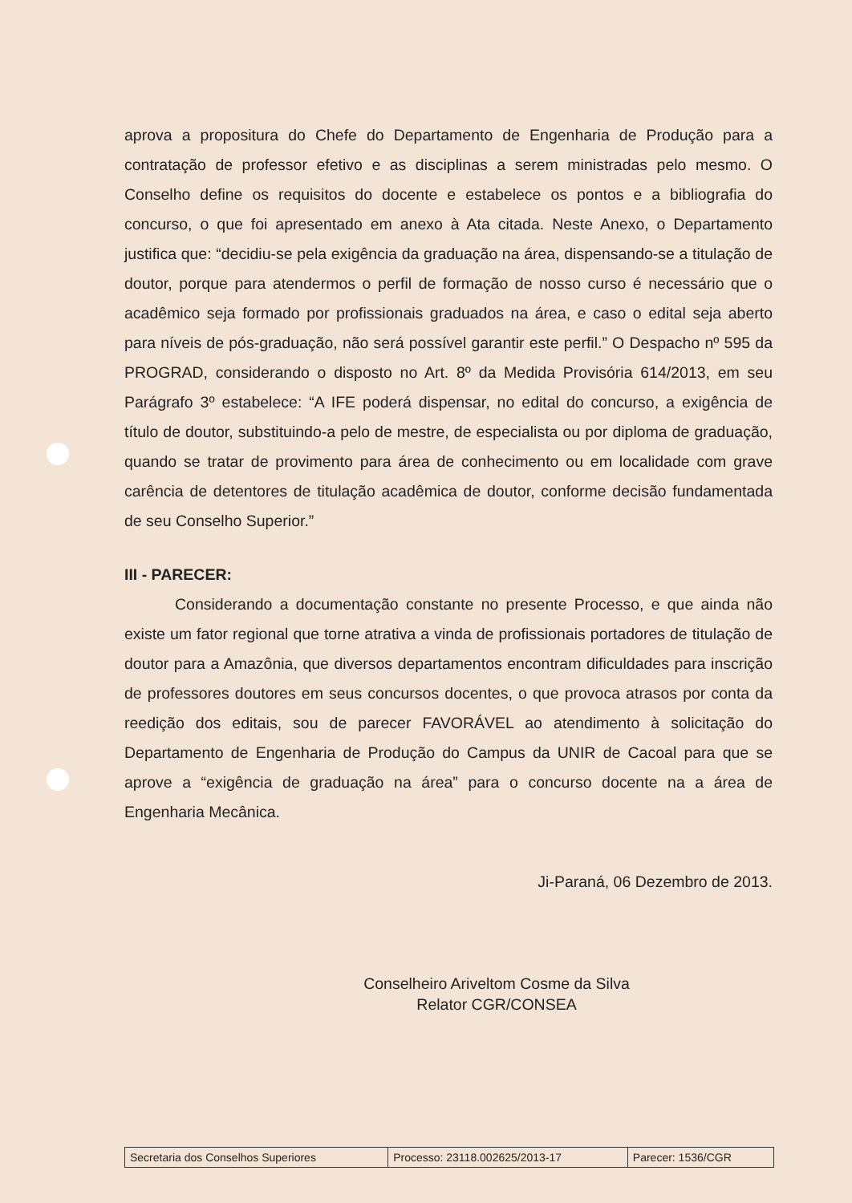aprova a propositura do Chefe do Departamento de Engenharia de Produção para a contratação de professor efetivo e as disciplinas a serem ministradas pelo mesmo. O Conselho define os requisitos do docente e estabelece os pontos e a bibliografia do concurso, o que foi apresentado em anexo à Ata citada. Neste Anexo, o Departamento justifica que: “decidiu-se pela exigência da graduação na área, dispensando-se a titulação de doutor, porque para atendermos o perfil de formação de nosso curso é necessário que o acadêmico seja formado por profissionais graduados na área, e caso o edital seja aberto para níveis de pós-graduação, não será possível garantir este perfil.” O Despacho nº 595 da PROGRAD, considerando o disposto no Art. 8º da Medida Provisória 614/2013, em seu Parágrafo 3º estabelece: “A IFE poderá dispensar, no edital do concurso, a exigência de título de doutor, substituindo-a pelo de mestre, de especialista ou por diploma de graduação, quando se tratar de provimento para área de conhecimento ou em localidade com grave carência de detentores de titulação acadêmica de doutor, conforme decisão fundamentada de seu Conselho Superior.”
III - PARECER:
Considerando a documentação constante no presente Processo, e que ainda não existe um fator regional que torne atrativa a vinda de profissionais portadores de titulação de doutor para a Amazônia, que diversos departamentos encontram dificuldades para inscrição de professores doutores em seus concursos docentes, o que provoca atrasos por conta da reedição dos editais, sou de parecer FAVORÁVEL ao atendimento à solicitação do Departamento de Engenharia de Produção do Campus da UNIR de Cacoal para que se aprove a “exigência de graduação na área” para o concurso docente na a área de Engenharia Mecânica.
Ji-Paraná, 06 Dezembro de 2013.
Conselheiro Ariveltom Cosme da Silva
Relator CGR/CONSEA
| Secretaria dos Conselhos Superiores | Processo: 23118.002625/2013-17 | Parecer: 1536/CGR |